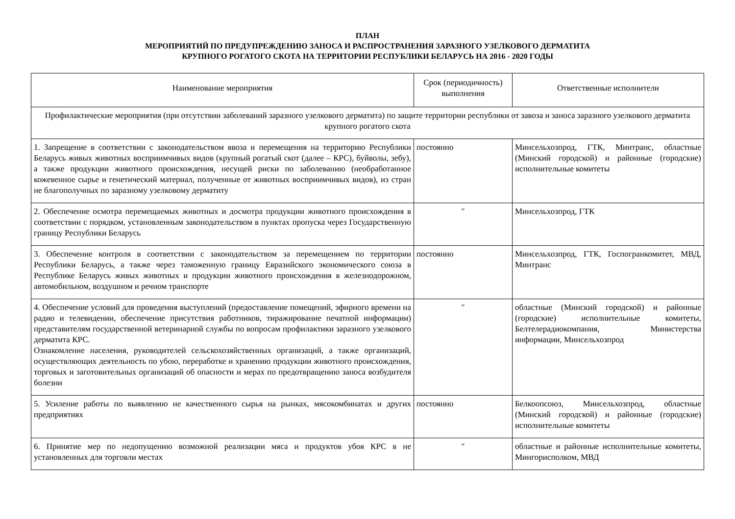ПЛАН
МЕРОПРИЯТИЙ ПО ПРЕДУПРЕЖДЕНИЮ ЗАНОСА И РАСПРОСТРАНЕНИЯ ЗАРАЗНОГО УЗЕЛКОВОГО ДЕРМАТИТА
КРУПНОГО РОГАТОГО СКОТА НА ТЕРРИТОРИИ РЕСПУБЛИКИ БЕЛАРУСЬ НА 2016 - 2020 ГОДЫ
| Наименование мероприятия | Срок (периодичность) выполнения | Ответственные исполнители |
| --- | --- | --- |
| Профилактические мероприятия (при отсутствии заболеваний заразного узелкового дерматита) по защите территории республики от завоза и заноса заразного узелкового дерматита крупного рогатого скота | | |
| 1. Запрещение в соответствии с законодательством ввоза и перемещения на территорию Республики Беларусь живых животных восприимчивых видов (крупный рогатый скот (далее – КРС), буйволы, зебу), а также продукции животного происхождения, несущей риски по заболеванию (необработанное кожевенное сырье и генетический материал, полученные от животных восприимчивых видов), из стран не благополучных по заразному узелковому дерматиту | постоянно | Минсельхозпрод, ГТК, Минтранс, областные (Минский городской) и районные (городские) исполнительные комитеты |
| 2. Обеспечение осмотра перемещаемых животных и досмотра продукции животного происхождения в соответствии с порядком, установленным законодательством в пунктах пропуска через Государственную границу Республики Беларусь | " | Минсельхозпрод, ГТК |
| 3. Обеспечение контроля в соответствии с законодательством за перемещением по территории Республики Беларусь, а также через таможенную границу Евразийского экономического союза в Республике Беларусь живых животных и продукции животного происхождения в железнодорожном, автомобильном, воздушном и речном транспорте | постоянно | Минсельхозпрод, ГТК, Госпогранкомитет, МВД, Минтранс |
| 4. Обеспечение условий для проведения выступлений (предоставление помещений, эфирного времени на радио и телевидении, обеспечение присутствия работников, тиражирование печатной информации) представителям государственной ветеринарной службы по вопросам профилактики заразного узелкового дерматита КРС. Ознакомление населения, руководителей сельскохозяйственных организаций, а также организаций, осуществляющих деятельность по убою, переработке и хранению продукции животного происхождения, торговых и заготовительных организаций об опасности и мерах по предотвращению заноса возбудителя болезни | " | областные (Минский городской) и районные (городские) исполнительные комитеты, Белтелерадиокомпания, Министерства информации, Минсельхозпрод |
| 5. Усиление работы по выявлению не качественного сырья на рынках, мясокомбинатах и других предприятиях | постоянно | Белкоопсоюз, Минсельхозпрод, областные (Минский городской) и районные (городские) исполнительные комитеты |
| 6. Принятие мер по недопущению возможной реализации мяса и продуктов убоя КРС в не установленных для торговли местах | " | областные и районные исполнительные комитеты, Мингорисполком, МВД |